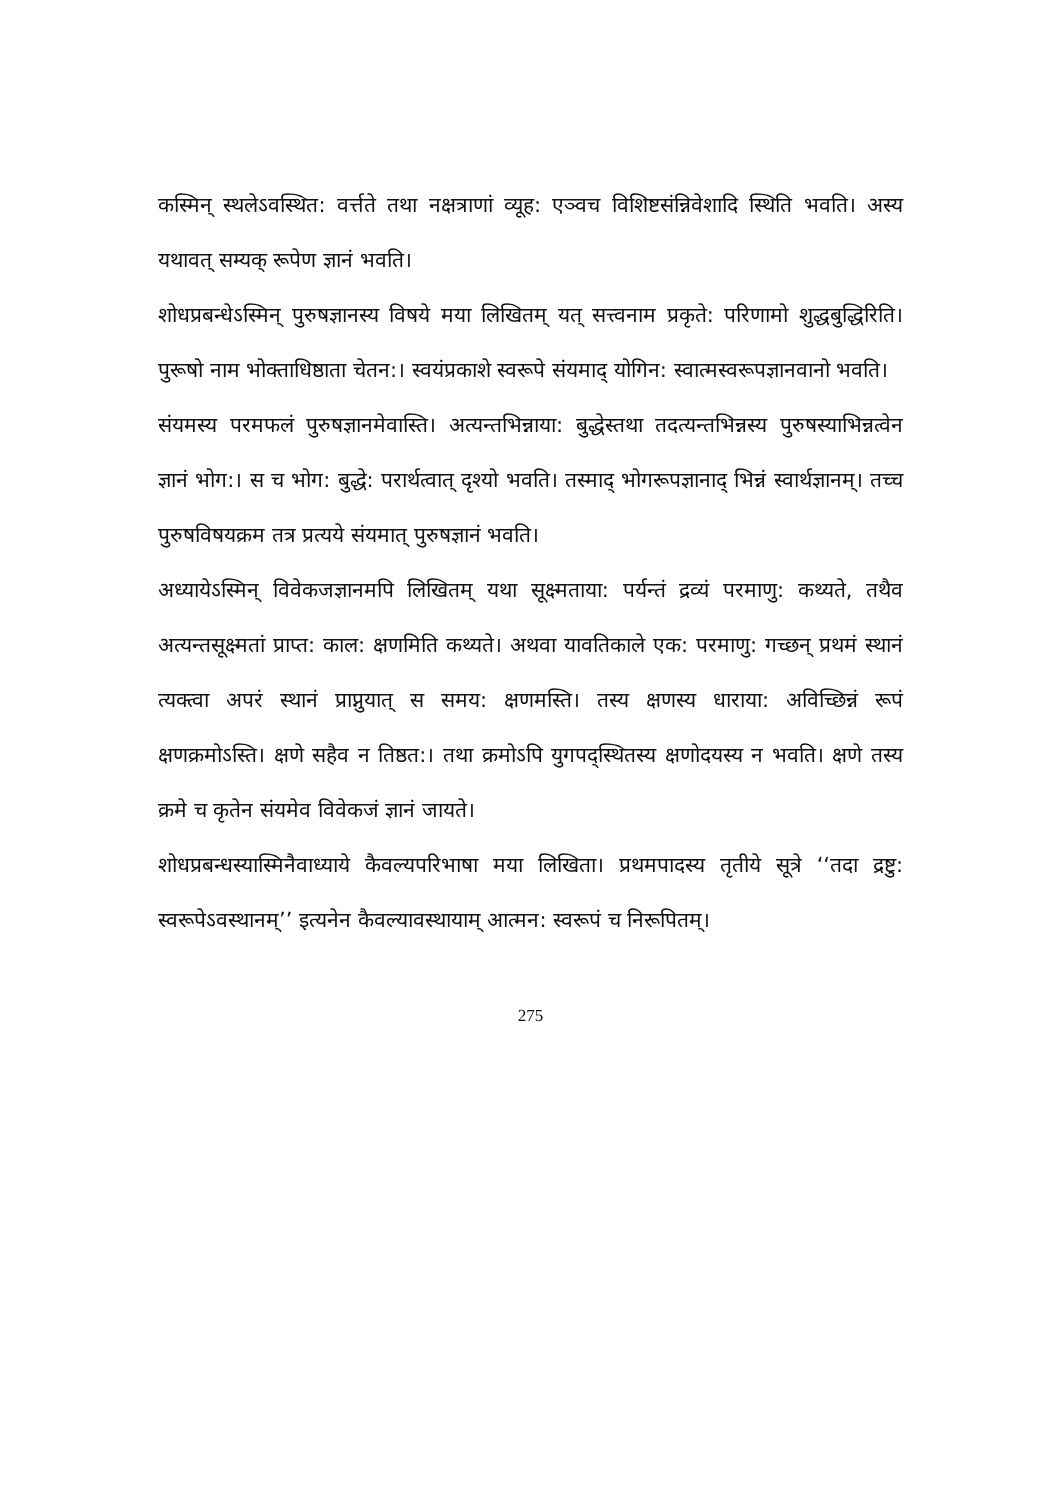कस्मिन् स्थलेऽवस्थित: वर्त्तते तथा नक्षत्राणां व्यूह: एञ्वच विशिष्टसंन्निवेशादि स्थिति भवति। अस्य यथावत् सम्यक् रूपेण ज्ञानं भवति।
शोधप्रबन्धेऽस्मिन् पुरुषज्ञानस्य विषये मया लिखितम् यत् सत्त्वनाम प्रकृते: परिणामो शुद्धबुद्धिरिति। पुरूषो नाम भोक्ताधिष्ठाता चेतन:। स्वयंप्रकाशे स्वरूपे संयमाद् योगिन: स्वात्मस्वरूपज्ञानवानो भवति।
संयमस्य परमफलं पुरुषज्ञानमेवास्ति। अत्यन्तभिन्नाया: बुद्धेस्तथा तदत्यन्तभिन्नस्य पुरुषस्याभिन्नत्वेन ज्ञानं भोग:। स च भोग: बुद्धे: परार्थत्वात् दृश्यो भवति। तस्माद् भोगरूपज्ञानाद् भिन्नं स्वार्थज्ञानम्। तच्च पुरुषविषयक्रम तत्र प्रत्यये संयमात् पुरुषज्ञानं भवति।
अध्यायेऽस्मिन् विवेकजज्ञानमपि लिखितम् यथा सूक्ष्मताया: पर्यन्तं द्रव्यं परमाणु: कथ्यते, तथैव अत्यन्तसूक्ष्मतां प्राप्त: काल: क्षणमिति कथ्यते। अथवा यावतिकाले एक: परमाणु: गच्छन् प्रथमं स्थानं त्यक्त्वा अपरं स्थानं प्राप्नुयात् स समय: क्षणमस्ति। तस्य क्षणस्य धाराया: अविच्छिन्नं रूपं क्षणक्रमोऽस्ति। क्षणे सहैव न तिष्ठत:। तथा क्रमोऽपि युगपद्स्थितस्य क्षणोदयस्य न भवति। क्षणे तस्य क्रमे च कृतेन संयमेव विवेकजं ज्ञानं जायते।
शोधप्रबन्धस्यास्मिनैवाध्याये कैवल्यपरिभाषा मया लिखिता। प्रथमपादस्य तृतीये सूत्रे ‘‘तदा द्रष्टु: स्वरूपेऽवस्थानम्’’ इत्यनेन कैवल्यावस्थायाम् आत्मन: स्वरूपं च निरूपितम्।
275